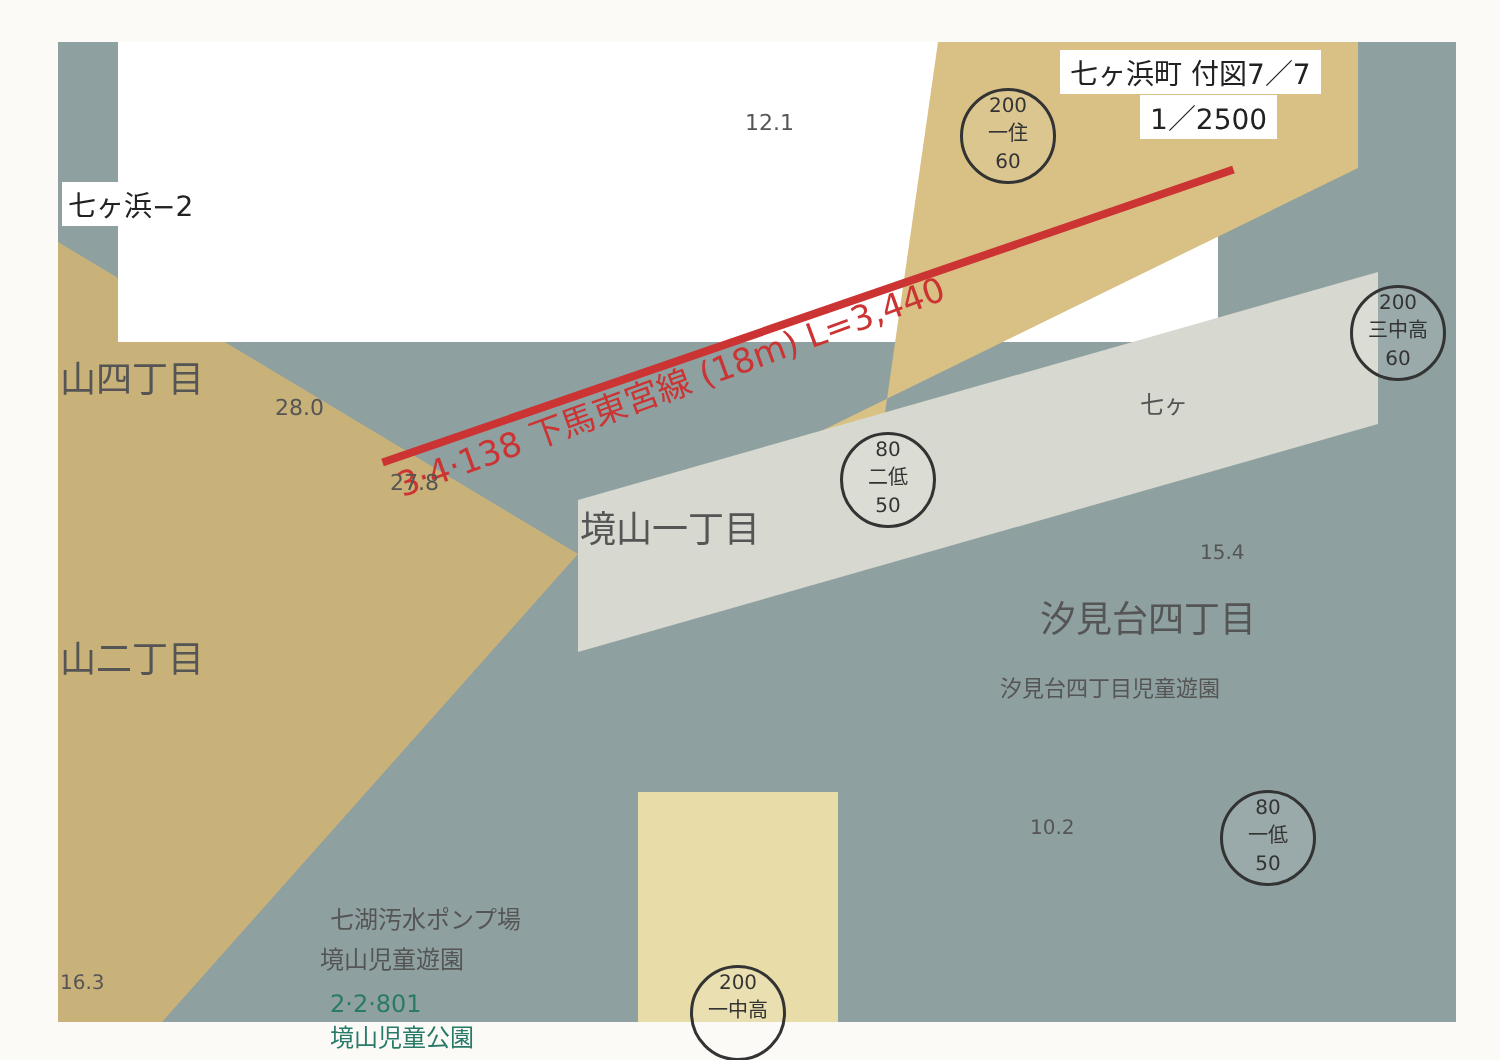七ヶ浜町 付図7／7
1／2500
七ヶ浜−2
3·4·138 下馬東宮線 (18m) L=3,440
山四丁目
28.0
27.8
境山一丁目
山二丁目
汐見台四丁目
汐見台四丁目児童遊園
15.4
10.2
七湖汚水ポンプ場
境山児童遊園
16.3
2·2·801
境山児童公園
12.1
七ヶ
200
一住
60
200
三中高
60
80
二低
50
80
一低
50
200
一中高